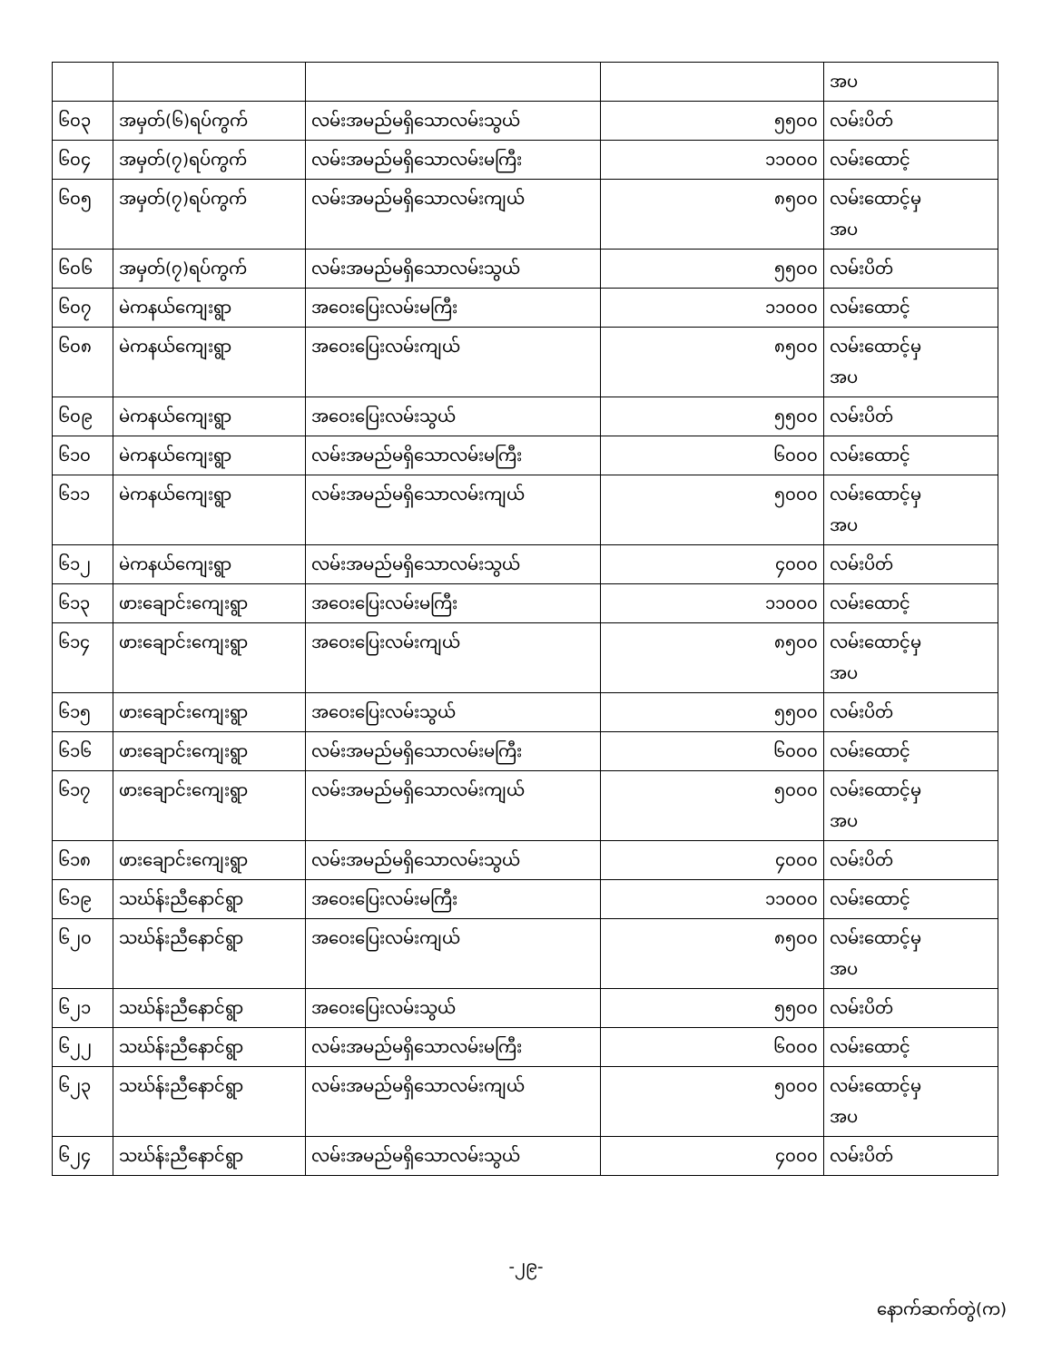| | | | | အပ |
| ၆၀၃ | အမှတ်(၆)ရပ်ကွက် | လမ်းအမည်မရှိသောလမ်းသွယ် | ၅၅၀၀ | လမ်းပိတ် |
| ၆၀၄ | အမှတ်(၇)ရပ်ကွက် | လမ်းအမည်မရှိသောလမ်းမကြီး | ၁၁၀၀၀ | လမ်းထောင့် |
| ၆၀၅ | အမှတ်(၇)ရပ်ကွက် | လမ်းအမည်မရှိသောလမ်းကျယ် | ၈၅၀၀ | လမ်းထောင့်မှ အပ |
| ၆၀၆ | အမှတ်(၇)ရပ်ကွက် | လမ်းအမည်မရှိသောလမ်းသွယ် | ၅၅၀၀ | လမ်းပိတ် |
| ၆၀၇ | မဲကနယ်ကျေးရွာ | အဝေးပြေးလမ်းမကြီး | ၁၁၀၀၀ | လမ်းထောင့် |
| ၆၀၈ | မဲကနယ်ကျေးရွာ | အဝေးပြေးလမ်းကျယ် | ၈၅၀၀ | လမ်းထောင့်မှ အပ |
| ၆၀၉ | မဲကနယ်ကျေးရွာ | အဝေးပြေးလမ်းသွယ် | ၅၅၀၀ | လမ်းပိတ် |
| ၆၁၀ | မဲကနယ်ကျေးရွာ | လမ်းအမည်မရှိသောလမ်းမကြီး | ၆၀၀၀ | လမ်းထောင့် |
| ၆၁၁ | မဲကနယ်ကျေးရွာ | လမ်းအမည်မရှိသောလမ်းကျယ် | ၅၀၀၀ | လမ်းထောင့်မှ အပ |
| ၆၁၂ | မဲကနယ်ကျေးရွာ | လမ်းအမည်မရှိသောလမ်းသွယ် | ၄၀၀၀ | လမ်းပိတ် |
| ၆၁၃ | ဖားချောင်းကျေးရွာ | အဝေးပြေးလမ်းမကြီး | ၁၁၀၀၀ | လမ်းထောင့် |
| ၆၁၄ | ဖားချောင်းကျေးရွာ | အဝေးပြေးလမ်းကျယ် | ၈၅၀၀ | လမ်းထောင့်မှ အပ |
| ၆၁၅ | ဖားချောင်းကျေးရွာ | အဝေးပြေးလမ်းသွယ် | ၅၅၀၀ | လမ်းပိတ် |
| ၆၁၆ | ဖားချောင်းကျေးရွာ | လမ်းအမည်မရှိသောလမ်းမကြီး | ၆၀၀၀ | လမ်းထောင့် |
| ၆၁၇ | ဖားချောင်းကျေးရွာ | လမ်းအမည်မရှိသောလမ်းကျယ် | ၅၀၀၀ | လမ်းထောင့်မှ အပ |
| ၆၁၈ | ဖားချောင်းကျေးရွာ | လမ်းအမည်မရှိသောလမ်းသွယ် | ၄၀၀၀ | လမ်းပိတ် |
| ၆၁၉ | သဃ်န်းညီနောင်ရွာ | အဝေးပြေးလမ်းမကြီး | ၁၁၀၀၀ | လမ်းထောင့် |
| ၆၂၀ | သဃ်န်းညီနောင်ရွာ | အဝေးပြေးလမ်းကျယ် | ၈၅၀၀ | လမ်းထောင့်မှ အပ |
| ၆၂၁ | သဃ်န်းညီနောင်ရွာ | အဝေးပြေးလမ်းသွယ် | ၅၅၀၀ | လမ်းပိတ် |
| ၆၂၂ | သဃ်န်းညီနောင်ရွာ | လမ်းအမည်မရှိသောလမ်းမကြီး | ၆၀၀၀ | လမ်းထောင့် |
| ၆၂၃ | သဃ်န်းညီနောင်ရွာ | လမ်းအမည်မရှိသောလမ်းကျယ် | ၅၀၀၀ | လမ်းထောင့်မှ အပ |
| ၆၂၄ | သဃ်န်းညီနောင်ရွာ | လမ်းအမည်မရှိသောလမ်းသွယ် | ၄၀၀၀ | လမ်းပိတ် |
-၂၉-
နောက်ဆက်တွဲ(က)